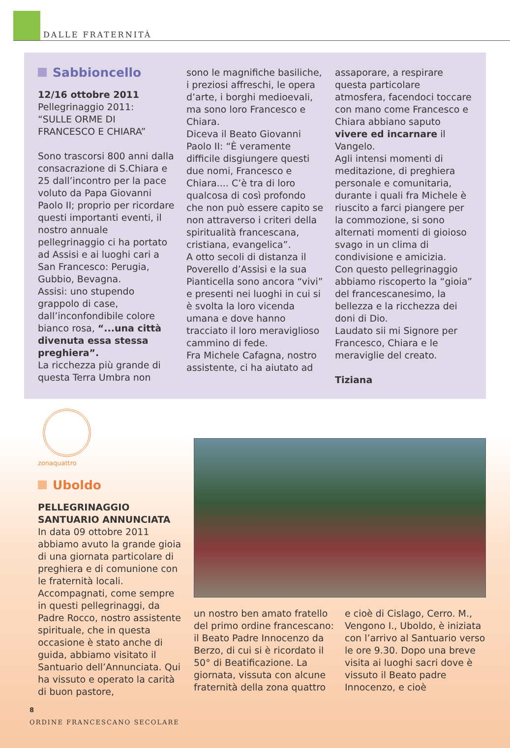DALLE FRATERNITÀ
Sabbioncello
12/16 ottobre 2011
Pellegrinaggio 2011:
“SULLE ORME DI
FRANCESCO E CHIARA”
Sono trascorsi 800 anni dalla consacrazione di S.Chiara e 25 dall’incontro per la pace voluto da Papa Giovanni Paolo II; proprio per ricordare questi importanti eventi, il nostro annuale pellegrinaggio ci ha portato ad Assisi e ai luoghi cari a San Francesco: Perugia, Gubbio, Bevagna.
Assisi: uno stupendo grappolo di case, dall’inconfondibile colore bianco rosa, “...una città divenuta essa stessa preghiera”.
La ricchezza più grande di questa Terra Umbra non
sono le magnifiche basiliche, i preziosi affreschi, le opera d’arte, i borghi medioevali, ma sono loro Francesco e Chiara.
Diceva il Beato Giovanni Paolo II: “È veramente difficile disgiungere questi due nomi, Francesco e Chiara.... C’è tra di loro qualcosa di così profondo che non può essere capito se non attraverso i criteri della spiritualità francescana, cristiana, evangelica”.
A otto secoli di distanza il Poverello d’Assisi e la sua Pianticella sono ancora “vivi” e presenti nei luoghi in cui si è svolta la loro vicenda umana e dove hanno tracciato il loro meraviglioso cammino di fede.
Fra Michele Cafagna, nostro assistente, ci ha aiutato ad
assaporare, a respirare questa particolare atmosfera, facendoci toccare con mano come Francesco e Chiara abbiano saputo vivere ed incarnare il Vangelo.
Agli intensi momenti di meditazione, di preghiera personale e comunitaria, durante i quali fra Michele è riuscito a farci piangere per la commozione, si sono alternati momenti di gioioso svago in un clima di condivisione e amicizia.
Con questo pellegrinaggio abbiamo riscoperto la “gioia” del francescanesimo, la bellezza e la ricchezza dei doni di Dio.
Laudato sii mi Signore per Francesco, Chiara e le meraviglie del creato.
Tiziana
zonaquattro
Uboldo
PELLEGRINAGGIO
SANTUARIO ANNUNCIATA
In data 09 ottobre 2011 abbiamo avuto la grande gioia di una giornata particolare di preghiera e di comunione con le fraternità locali. Accompagnati, come sempre in questi pellegrinaggi, da Padre Rocco, nostro assistente spirituale, che in questa occasione è stato anche di guida, abbiamo visitato il Santuario dell’Annunciata. Qui ha vissuto e operato la carità di buon pastore,
un nostro ben amato fratello del primo ordine francescano: il Beato Padre Innocenzo da Berzo, di cui si è ricordato il 50° di Beatificazione. La giornata, vissuta con alcune fraternità della zona quattro
e cioè di Cislago, Cerro. M., Vengono I., Uboldo, è iniziata con l’arrivo al Santuario verso le ore 9.30. Dopo una breve visita ai luoghi sacri dove è vissuto il Beato padre Innocenzo, e cioè
8
ORDINE FRANCESCANO SECOLARE